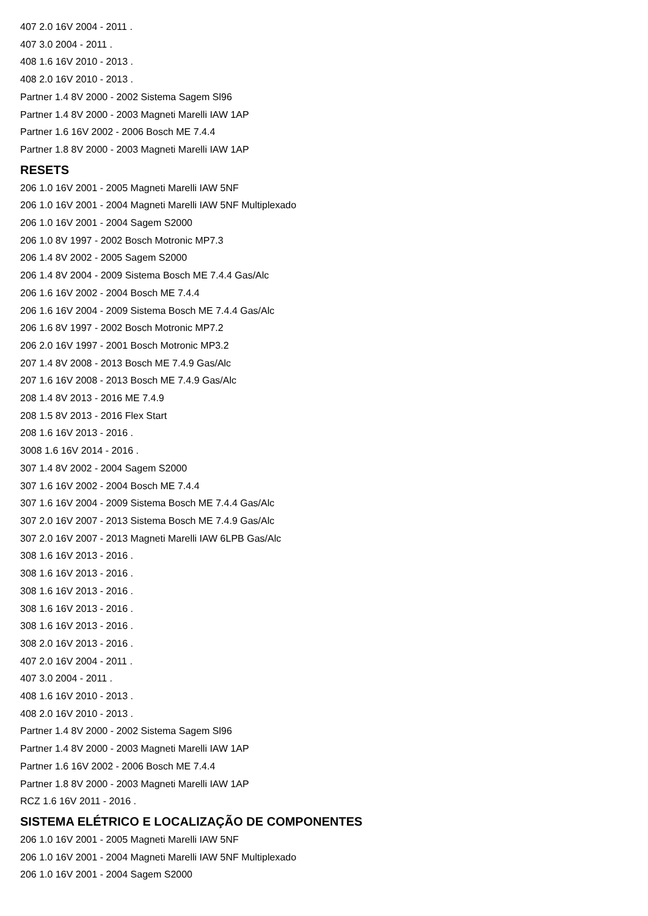407 2.0 16V 2004 - 2011 .
407 3.0 2004 - 2011 .
408 1.6 16V 2010 - 2013 .
408 2.0 16V 2010 - 2013 .
Partner 1.4 8V 2000 - 2002 Sistema Sagem Sl96
Partner 1.4 8V 2000 - 2003 Magneti Marelli IAW 1AP
Partner 1.6 16V 2002 - 2006 Bosch ME 7.4.4
Partner 1.8 8V 2000 - 2003 Magneti Marelli IAW 1AP
RESETS
206 1.0 16V 2001 - 2005 Magneti Marelli IAW 5NF
206 1.0 16V 2001 - 2004 Magneti Marelli IAW 5NF Multiplexado
206 1.0 16V 2001 - 2004 Sagem S2000
206 1.0 8V 1997 - 2002 Bosch Motronic MP7.3
206 1.4 8V 2002 - 2005 Sagem S2000
206 1.4 8V 2004 - 2009 Sistema Bosch ME 7.4.4 Gas/Alc
206 1.6 16V 2002 - 2004 Bosch ME 7.4.4
206 1.6 16V 2004 - 2009 Sistema Bosch ME 7.4.4 Gas/Alc
206 1.6 8V 1997 - 2002 Bosch Motronic MP7.2
206 2.0 16V 1997 - 2001 Bosch Motronic MP3.2
207 1.4 8V 2008 - 2013 Bosch ME 7.4.9 Gas/Alc
207 1.6 16V 2008 - 2013 Bosch ME 7.4.9 Gas/Alc
208 1.4 8V 2013 - 2016 ME 7.4.9
208 1.5 8V 2013 - 2016 Flex Start
208 1.6 16V 2013 - 2016 .
3008 1.6 16V 2014 - 2016 .
307 1.4 8V 2002 - 2004 Sagem S2000
307 1.6 16V 2002 - 2004 Bosch ME 7.4.4
307 1.6 16V 2004 - 2009 Sistema Bosch ME 7.4.4 Gas/Alc
307 2.0 16V 2007 - 2013 Sistema Bosch ME 7.4.9 Gas/Alc
307 2.0 16V 2007 - 2013 Magneti Marelli IAW 6LPB Gas/Alc
308 1.6 16V 2013 - 2016 .
308 1.6 16V 2013 - 2016 .
308 1.6 16V 2013 - 2016 .
308 1.6 16V 2013 - 2016 .
308 1.6 16V 2013 - 2016 .
308 2.0 16V 2013 - 2016 .
407 2.0 16V 2004 - 2011 .
407 3.0 2004 - 2011 .
408 1.6 16V 2010 - 2013 .
408 2.0 16V 2010 - 2013 .
Partner 1.4 8V 2000 - 2002 Sistema Sagem Sl96
Partner 1.4 8V 2000 - 2003 Magneti Marelli IAW 1AP
Partner 1.6 16V 2002 - 2006 Bosch ME 7.4.4
Partner 1.8 8V 2000 - 2003 Magneti Marelli IAW 1AP
RCZ 1.6 16V 2011 - 2016 .
SISTEMA ELÉTRICO E LOCALIZAÇÃO DE COMPONENTES
206 1.0 16V 2001 - 2005 Magneti Marelli IAW 5NF
206 1.0 16V 2001 - 2004 Magneti Marelli IAW 5NF Multiplexado
206 1.0 16V 2001 - 2004 Sagem S2000